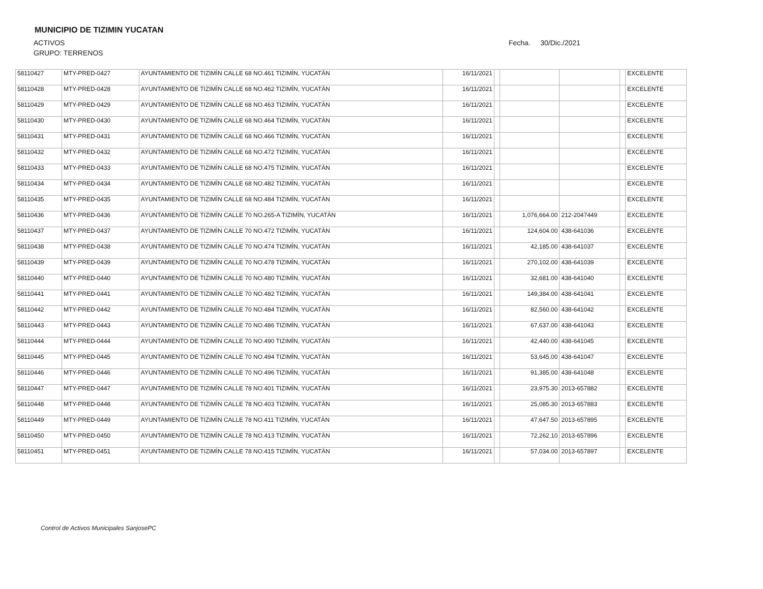MUNICIPIO DE TIZIMIN YUCATAN
ACTIVOS
GRUPO: TERRENOS
Fecha. 30/Dic./2021
| 58110427 | MTY-PRED-0427 | AYUNTAMIENTO DE TIZIMÌN CALLE 68 NO.461 TIZIMÌN, YUCATÀN | 16/11/2021 | | | | | EXCELENTE |
| 58110428 | MTY-PRED-0428 | AYUNTAMIENTO DE TIZIMÌN CALLE 68 NO.462 TIZIMÌN, YUCATÀN | 16/11/2021 | | | | | EXCELENTE |
| 58110429 | MTY-PRED-0429 | AYUNTAMIENTO DE TIZIMÌN CALLE 68 NO.463 TIZIMÌN, YUCATÀN | 16/11/2021 | | | | | EXCELENTE |
| 58110430 | MTY-PRED-0430 | AYUNTAMIENTO DE TIZIMÌN CALLE 68 NO.464 TIZIMÌN, YUCATÀN | 16/11/2021 | | | | | EXCELENTE |
| 58110431 | MTY-PRED-0431 | AYUNTAMIENTO DE TIZIMÌN CALLE 68 NO.466 TIZIMÌN, YUCATÀN | 16/11/2021 | | | | | EXCELENTE |
| 58110432 | MTY-PRED-0432 | AYUNTAMIENTO DE TIZIMÌN CALLE 68 NO.472 TIZIMÌN, YUCATÀN | 16/11/2021 | | | | | EXCELENTE |
| 58110433 | MTY-PRED-0433 | AYUNTAMIENTO DE TIZIMÌN CALLE 68 NO.475 TIZIMÌN, YUCATÀN | 16/11/2021 | | | | | EXCELENTE |
| 58110434 | MTY-PRED-0434 | AYUNTAMIENTO DE TIZIMÌN CALLE 68 NO.482 TIZIMÌN, YUCATÀN | 16/11/2021 | | | | | EXCELENTE |
| 58110435 | MTY-PRED-0435 | AYUNTAMIENTO DE TIZIMÌN CALLE 68 NO.484 TIZIMÌN, YUCATÀN | 16/11/2021 | | | | | EXCELENTE |
| 58110436 | MTY-PRED-0436 | AYUNTAMIENTO DE TIZIMÌN CALLE 70 NO.265-A TIZIMÌN, YUCATÀN | 16/11/2021 | | 1,076,664.00 | 212-2047449 | | EXCELENTE |
| 58110437 | MTY-PRED-0437 | AYUNTAMIENTO DE TIZIMÌN CALLE 70 NO.472 TIZIMÌN, YUCATÀN | 16/11/2021 | | 124,604.00 | 438-641036 | | EXCELENTE |
| 58110438 | MTY-PRED-0438 | AYUNTAMIENTO DE TIZIMÌN CALLE 70 NO.474 TIZIMÌN, YUCATÀN | 16/11/2021 | | 42,185.00 | 438-641037 | | EXCELENTE |
| 58110439 | MTY-PRED-0439 | AYUNTAMIENTO DE TIZIMÌN CALLE 70 NO.478 TIZIMÌN, YUCATÀN | 16/11/2021 | | 270,102.00 | 438-641039 | | EXCELENTE |
| 58110440 | MTY-PRED-0440 | AYUNTAMIENTO DE TIZIMÌN CALLE 70 NO.480 TIZIMÌN, YUCATÀN | 16/11/2021 | | 32,681.00 | 438-641040 | | EXCELENTE |
| 58110441 | MTY-PRED-0441 | AYUNTAMIENTO DE TIZIMÌN CALLE 70 NO.482 TIZIMÌN, YUCATÀN | 16/11/2021 | | 149,384.00 | 438-641041 | | EXCELENTE |
| 58110442 | MTY-PRED-0442 | AYUNTAMIENTO DE TIZIMÌN CALLE 70 NO.484 TIZIMÌN, YUCATÀN | 16/11/2021 | | 82,560.00 | 438-641042 | | EXCELENTE |
| 58110443 | MTY-PRED-0443 | AYUNTAMIENTO DE TIZIMÌN CALLE 70 NO.486 TIZIMÌN, YUCATÀN | 16/11/2021 | | 67,637.00 | 438-641043 | | EXCELENTE |
| 58110444 | MTY-PRED-0444 | AYUNTAMIENTO DE TIZIMÌN CALLE 70 NO.490 TIZIMÌN, YUCATÀN | 16/11/2021 | | 42,440.00 | 438-641045 | | EXCELENTE |
| 58110445 | MTY-PRED-0445 | AYUNTAMIENTO DE TIZIMÌN CALLE 70 NO.494 TIZIMÌN, YUCATÀN | 16/11/2021 | | 53,645.00 | 438-641047 | | EXCELENTE |
| 58110446 | MTY-PRED-0446 | AYUNTAMIENTO DE TIZIMÌN CALLE 70 NO.496 TIZIMÌN, YUCATÀN | 16/11/2021 | | 91,385.00 | 438-641048 | | EXCELENTE |
| 58110447 | MTY-PRED-0447 | AYUNTAMIENTO DE TIZIMÌN CALLE 78 NO.401 TIZIMÌN, YUCATÀN | 16/11/2021 | | 23,975.30 | 2013-657882 | | EXCELENTE |
| 58110448 | MTY-PRED-0448 | AYUNTAMIENTO DE TIZIMÌN CALLE 78 NO.403 TIZIMÌN, YUCATÀN | 16/11/2021 | | 25,085.30 | 2013-657883 | | EXCELENTE |
| 58110449 | MTY-PRED-0449 | AYUNTAMIENTO DE TIZIMÌN CALLE 78 NO.411 TIZIMÌN, YUCATÀN | 16/11/2021 | | 47,647.50 | 2013-657895 | | EXCELENTE |
| 58110450 | MTY-PRED-0450 | AYUNTAMIENTO DE TIZIMÌN CALLE 78 NO.413 TIZIMÌN, YUCATÀN | 16/11/2021 | | 72,262.10 | 2013-657896 | | EXCELENTE |
| 58110451 | MTY-PRED-0451 | AYUNTAMIENTO DE TIZIMÌN CALLE 78 NO.415 TIZIMÌN, YUCATÀN | 16/11/2021 | | 57,034.00 | 2013-657897 | | EXCELENTE |
Control de Activos Municipales SanjosePC